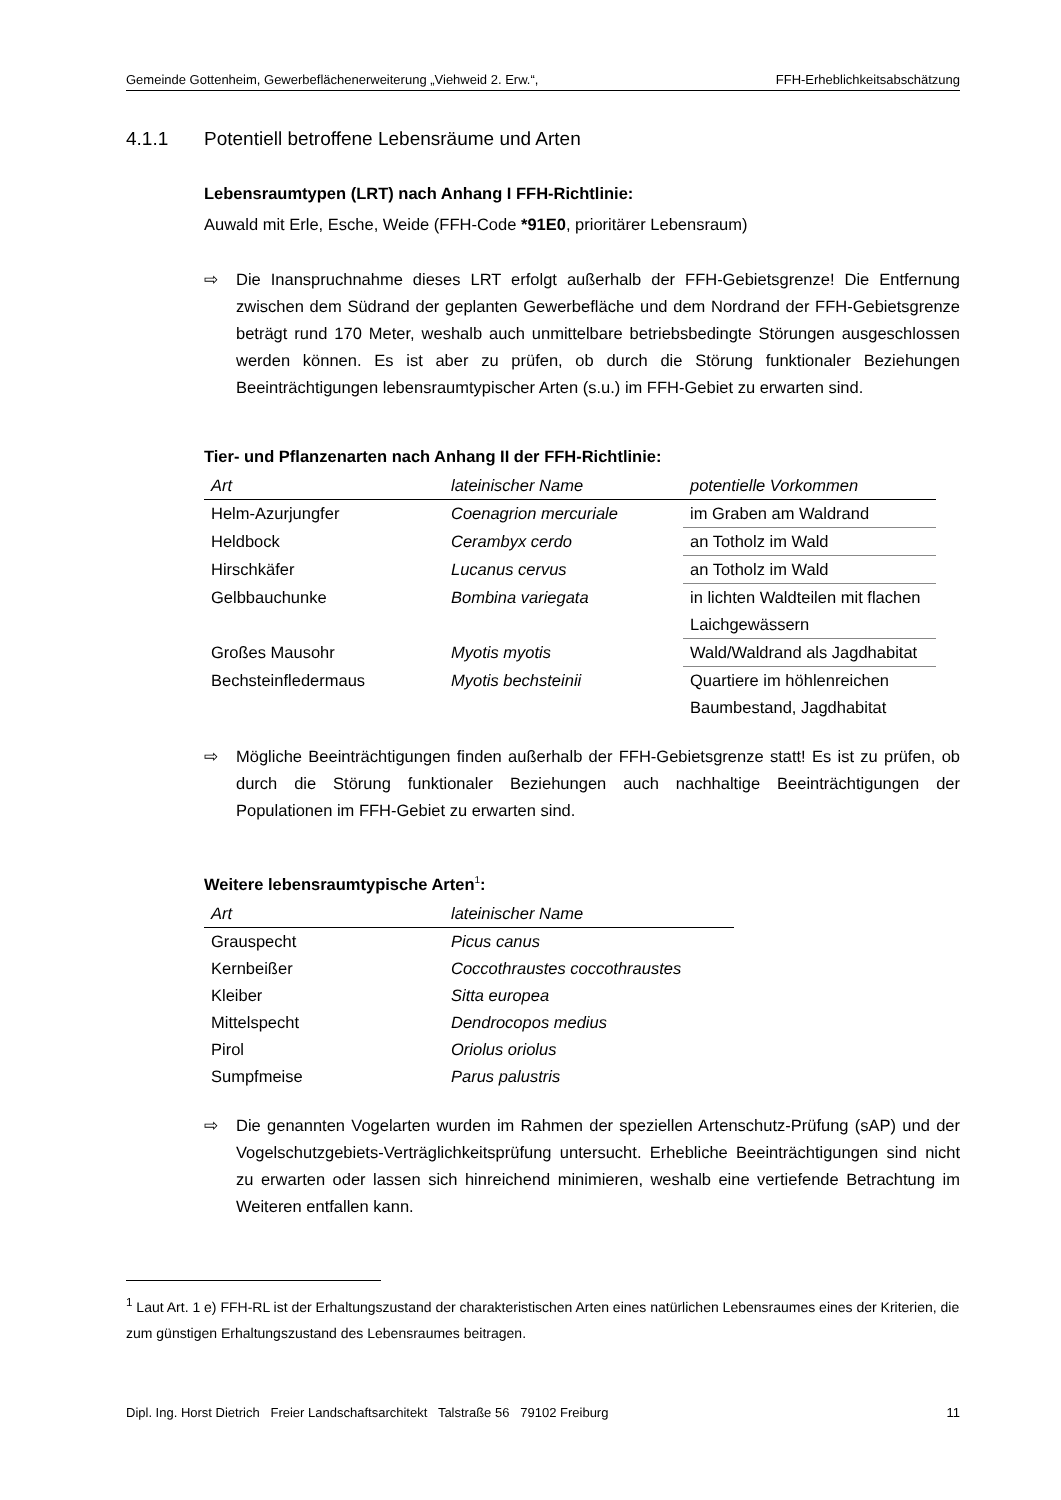Gemeinde Gottenheim, Gewerbeflächenerweiterung „Viehweid 2. Erw.“, FFH-Erheblichkeitsabschätzung
4.1.1 Potentiell betroffene Lebensräume und Arten
Lebensraumtypen (LRT) nach Anhang I FFH-Richtlinie:
Auwald mit Erle, Esche, Weide (FFH-Code *91E0, prioritärer Lebensraum)
⇨ Die Inanspruchnahme dieses LRT erfolgt außerhalb der FFH-Gebietsgrenze! Die Entfernung zwischen dem Südrand der geplanten Gewerbefläche und dem Nordrand der FFH-Gebietsgrenze beträgt rund 170 Meter, weshalb auch unmittelbare betriebsbedingte Störungen ausgeschlossen werden können. Es ist aber zu prüfen, ob durch die Störung funktionaler Beziehungen Beeinträchtigungen lebensraumtypischer Arten (s.u.) im FFH-Gebiet zu erwarten sind.
Tier- und Pflanzenarten nach Anhang II der FFH-Richtlinie:
| Art | lateinischer Name | potentielle Vorkommen |
| --- | --- | --- |
| Helm-Azurjungfer | Coenagrion mercuriale | im Graben am Waldrand |
| Heldbock | Cerambyx cerdo | an Totholz im Wald |
| Hirschkäfer | Lucanus cervus | an Totholz im Wald |
| Gelbbauchunke | Bombina variegata | in lichten Waldteilen mit flachen Laichgewässern |
| Großes Mausohr | Myotis myotis | Wald/Waldrand als Jagdhabitat |
| Bechsteinfledermaus | Myotis bechsteinii | Quartiere im höhlenreichen Baumbestand, Jagdhabitat |
⇨ Mögliche Beeinträchtigungen finden außerhalb der FFH-Gebietsgrenze statt! Es ist zu prüfen, ob durch die Störung funktionaler Beziehungen auch nachhaltige Beeinträchtigungen der Populationen im FFH-Gebiet zu erwarten sind.
Weitere lebensraumtypische Arten<sup>1</sup>:
| Art | lateinischer Name |
| --- | --- |
| Grauspecht | Picus canus |
| Kernbeißer | Coccothraustes coccothraustes |
| Kleiber | Sitta europea |
| Mittelspecht | Dendrocopos medius |
| Pirol | Oriolus oriolus |
| Sumpfmeise | Parus palustris |
⇨ Die genannten Vogelarten wurden im Rahmen der speziellen Artenschutz-Prüfung (sAP) und der Vogelschutzgebiets-Verträglichkeitsprüfung untersucht. Erhebliche Beeinträchtigungen sind nicht zu erwarten oder lassen sich hinreichend minimieren, weshalb eine vertiefende Betrachtung im Weiteren entfallen kann.
<sup>1</sup> Laut Art. 1 e) FFH-RL ist der Erhaltungszustand der charakteristischen Arten eines natürlichen Lebensraumes eines der Kriterien, die zum günstigen Erhaltungszustand des Lebensraumes beitragen.
Dipl. Ing. Horst Dietrich Freier Landschaftsarchitekt Talstraße 56 79102 Freiburg 11